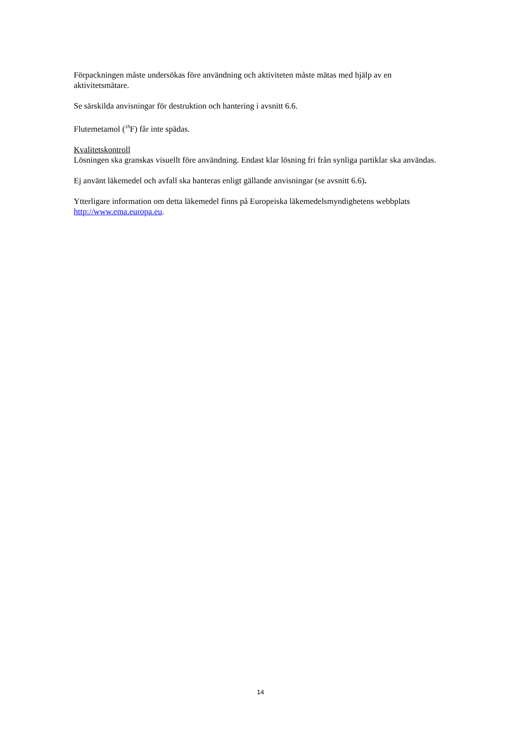Förpackningen måste undersökas före användning och aktiviteten måste mätas med hjälp av en aktivitetsmätare.
Se särskilda anvisningar för destruktion och hantering i avsnitt 6.6.
Flutemetamol (<sup>18</sup>F) får inte spädas.
Kvalitetskontroll
Lösningen ska granskas visuellt före användning. Endast klar lösning fri från synliga partiklar ska användas.
Ej använt läkemedel och avfall ska hanteras enligt gällande anvisningar (se avsnitt 6.6).
Ytterligare information om detta läkemedel finns på Europeiska läkemedelsmyndighetens webbplats http://www.ema.europa.eu.
14